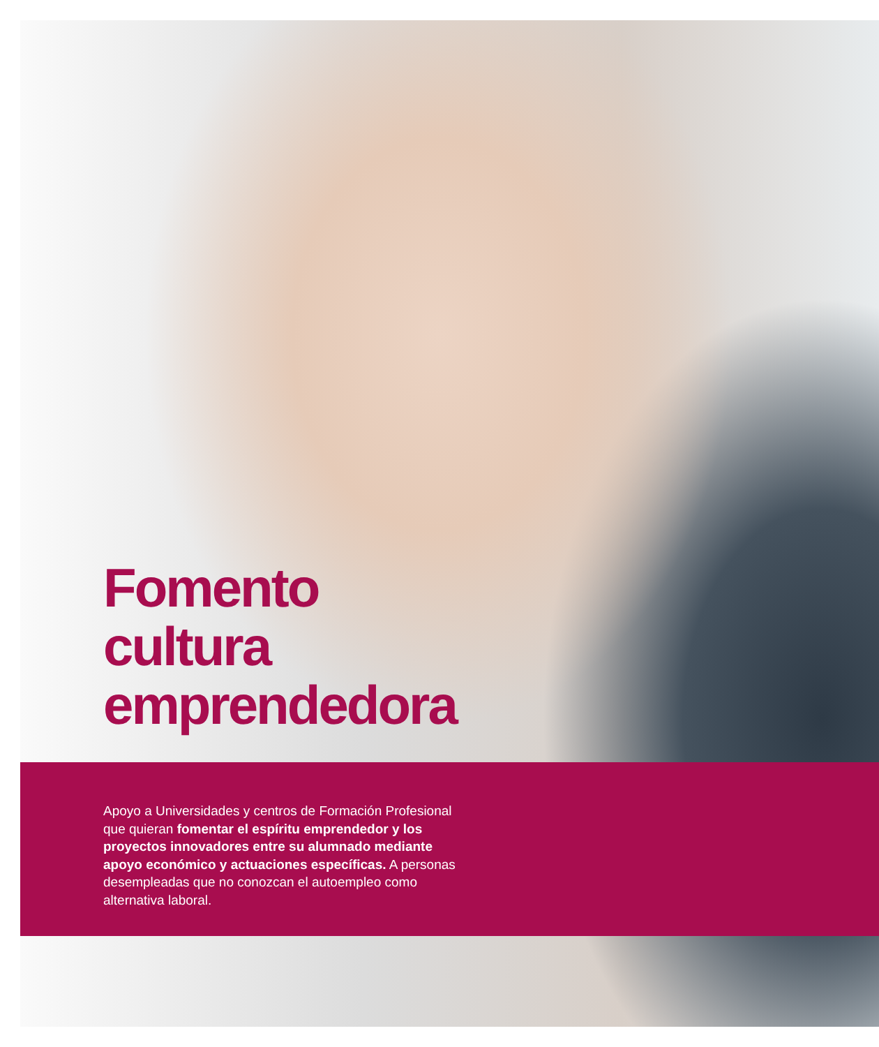Fomento
cultura
emprendedora
Apoyo a Universidades y centros de Formación Profesional que quieran fomentar el espíritu emprendedor y los proyectos innovadores entre su alumnado mediante apoyo económico y actuaciones específicas. A personas desempleadas que no conozcan el autoempleo como alternativa laboral.